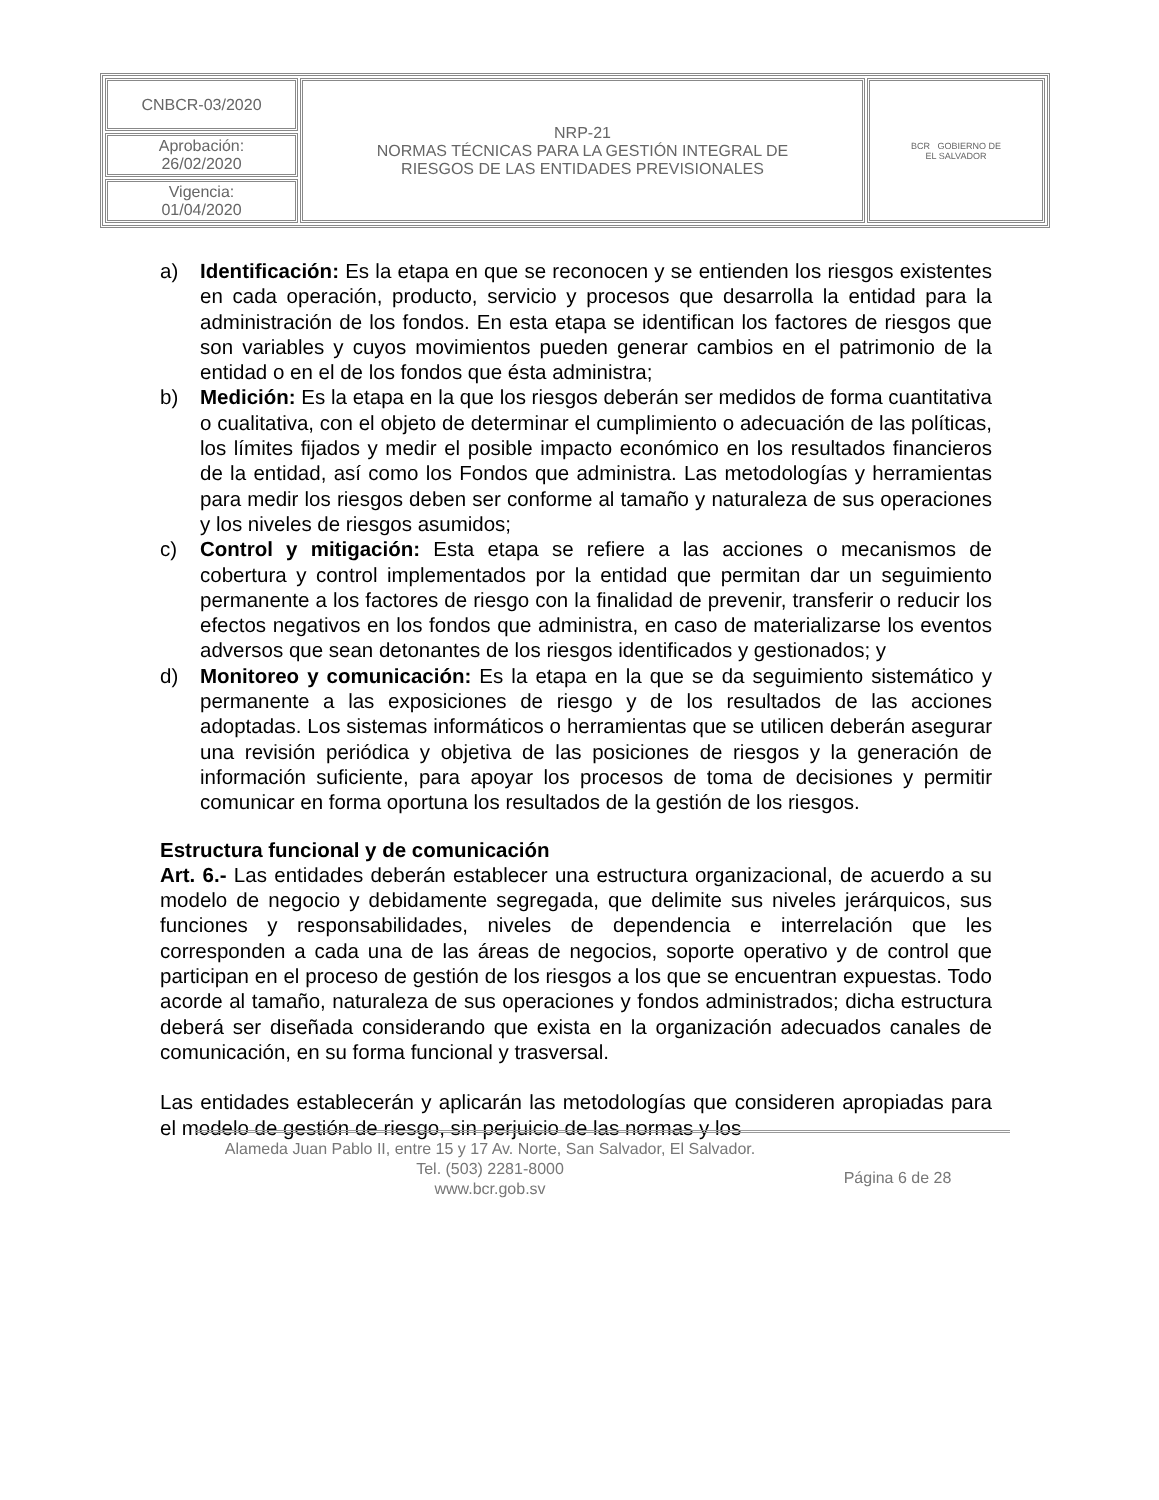| CNBCR-03/2020 | NRP-21 NORMAS TÉCNICAS PARA LA GESTIÓN INTEGRAL DE RIESGOS DE LAS ENTIDADES PREVISIONALES | BCR GOBIERNO DE EL SALVADOR |
| Aprobación: 26/02/2020 | | |
| Vigencia: 01/04/2020 | | |
a) Identificación: Es la etapa en que se reconocen y se entienden los riesgos existentes en cada operación, producto, servicio y procesos que desarrolla la entidad para la administración de los fondos. En esta etapa se identifican los factores de riesgos que son variables y cuyos movimientos pueden generar cambios en el patrimonio de la entidad o en el de los fondos que ésta administra;
b) Medición: Es la etapa en la que los riesgos deberán ser medidos de forma cuantitativa o cualitativa, con el objeto de determinar el cumplimiento o adecuación de las políticas, los límites fijados y medir el posible impacto económico en los resultados financieros de la entidad, así como los Fondos que administra. Las metodologías y herramientas para medir los riesgos deben ser conforme al tamaño y naturaleza de sus operaciones y los niveles de riesgos asumidos;
c) Control y mitigación: Esta etapa se refiere a las acciones o mecanismos de cobertura y control implementados por la entidad que permitan dar un seguimiento permanente a los factores de riesgo con la finalidad de prevenir, transferir o reducir los efectos negativos en los fondos que administra, en caso de materializarse los eventos adversos que sean detonantes de los riesgos identificados y gestionados; y
d) Monitoreo y comunicación: Es la etapa en la que se da seguimiento sistemático y permanente a las exposiciones de riesgo y de los resultados de las acciones adoptadas. Los sistemas informáticos o herramientas que se utilicen deberán asegurar una revisión periódica y objetiva de las posiciones de riesgos y la generación de información suficiente, para apoyar los procesos de toma de decisiones y permitir comunicar en forma oportuna los resultados de la gestión de los riesgos.
Estructura funcional y de comunicación
Art. 6.- Las entidades deberán establecer una estructura organizacional, de acuerdo a su modelo de negocio y debidamente segregada, que delimite sus niveles jerárquicos, sus funciones y responsabilidades, niveles de dependencia e interrelación que les corresponden a cada una de las áreas de negocios, soporte operativo y de control que participan en el proceso de gestión de los riesgos a los que se encuentran expuestas. Todo acorde al tamaño, naturaleza de sus operaciones y fondos administrados; dicha estructura deberá ser diseñada considerando que exista en la organización adecuados canales de comunicación, en su forma funcional y trasversal.
Las entidades establecerán y aplicarán las metodologías que consideren apropiadas para el modelo de gestión de riesgo, sin perjuicio de las normas y los
Alameda Juan Pablo II, entre 15 y 17 Av. Norte, San Salvador, El Salvador.
Tel. (503) 2281-8000
www.bcr.gob.sv
Página 6 de 28